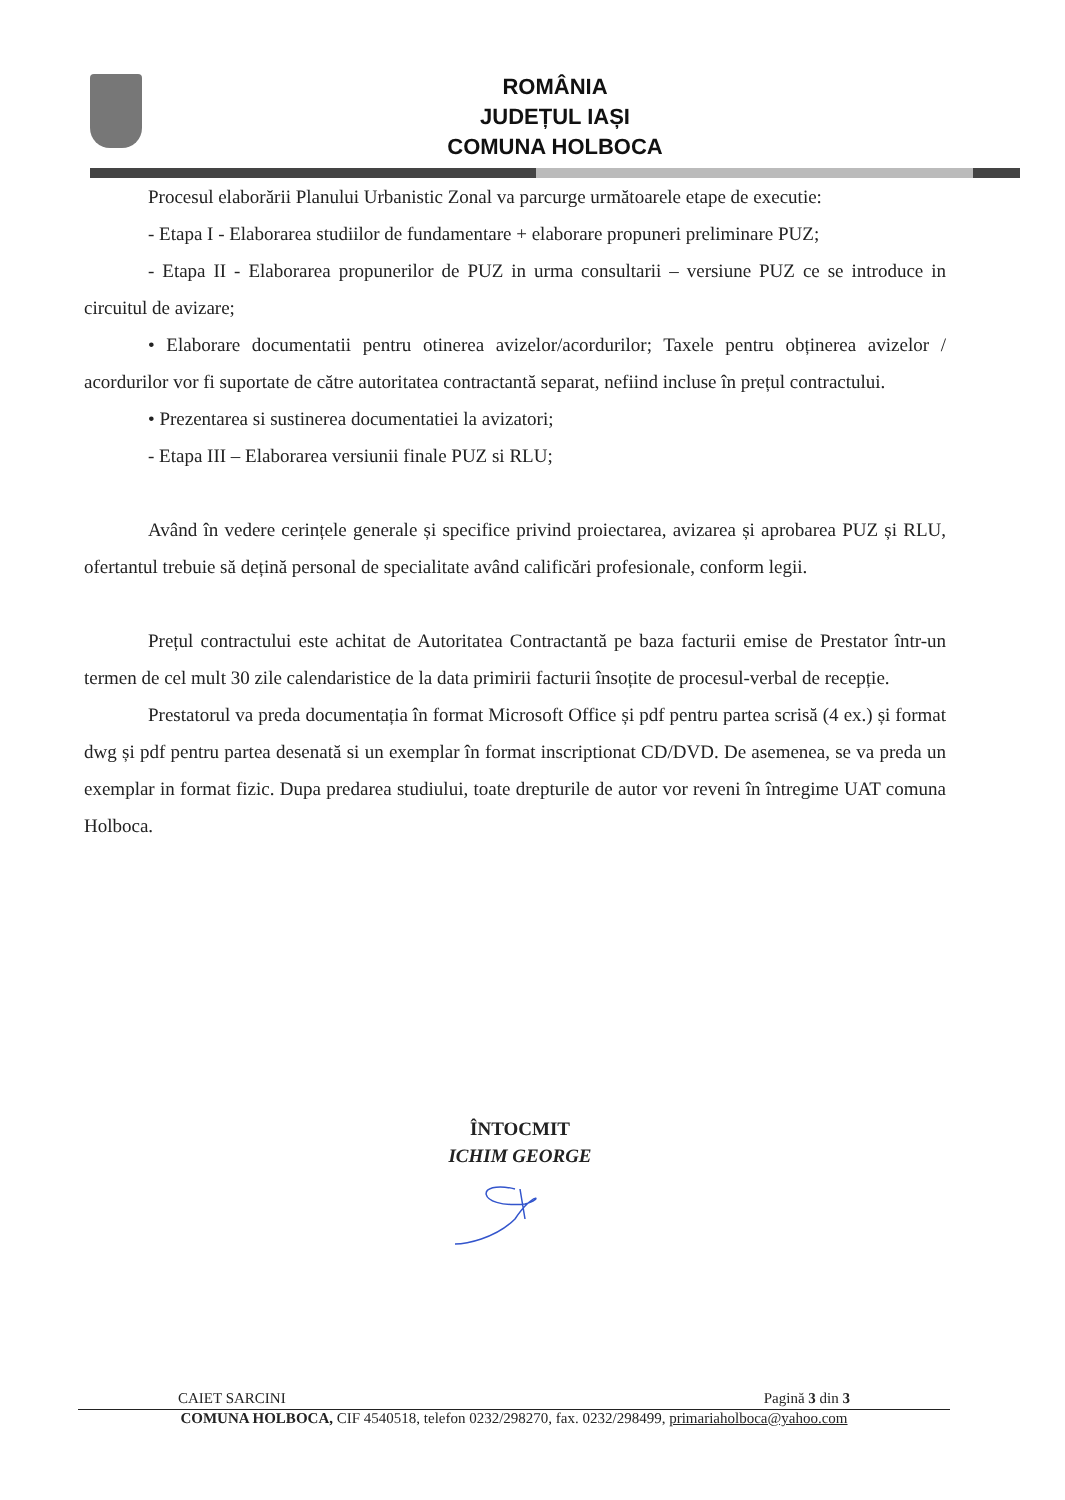ROMÂNIA
JUDEȚUL IAȘI
COMUNA HOLBOCA
Procesul elaborării Planului Urbanistic Zonal va parcurge următoarele etape de executie:
- Etapa I - Elaborarea studiilor de fundamentare + elaborare propuneri preliminare PUZ;
- Etapa II - Elaborarea propunerilor de PUZ in urma consultarii – versiune PUZ ce se introduce in circuitul de avizare;
• Elaborare documentatii pentru otinerea avizelor/acordurilor; Taxele pentru obținerea avizelor / acordurilor vor fi suportate de către autoritatea contractantă separat, nefiind incluse în prețul contractului.
• Prezentarea si sustinerea documentatiei la avizatori;
- Etapa III – Elaborarea versiunii finale PUZ si RLU;
Având în vedere cerințele generale și specifice privind proiectarea, avizarea și aprobarea PUZ și RLU, ofertantul trebuie să dețină personal de specialitate având calificări profesionale, conform legii.
Prețul contractului este achitat de Autoritatea Contractantă pe baza facturii emise de Prestator într-un termen de cel mult 30 zile calendaristice de la data primirii facturii însoțite de procesul-verbal de recepție.
Prestatorul va preda documentația în format Microsoft Office și pdf pentru partea scrisă (4 ex.) și format dwg și pdf pentru partea desenată si un exemplar în format inscriptionat CD/DVD. De asemenea, se va preda un exemplar in format fizic. Dupa predarea studiului, toate drepturile de autor vor reveni în întregime UAT comuna Holboca.
ÎNTOCMIT
ICHIM GEORGE
CAIET SARCINI Pagină 3 din 3
COMUNA HOLBOCA, CIF 4540518, telefon 0232/298270, fax. 0232/298499, primariaholboca@yahoo.com